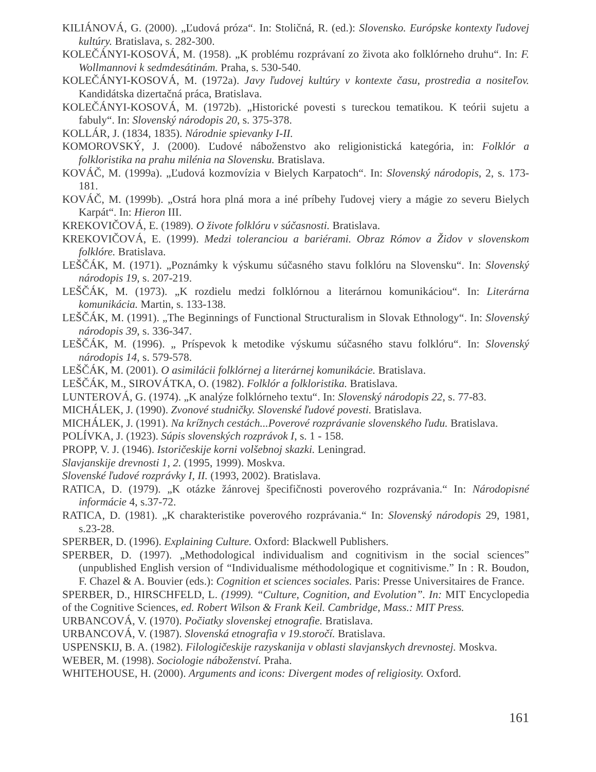KILIÁNOVÁ, G. (2000). „Ľudová próza“. In: Stoličná, R. (ed.): Slovensko. Európske kontexty ľudovej kultúry. Bratislava, s. 282-300.
KOLEČÁNYI-KOSOVÁ, M. (1958). „K problému rozprávaní zo života ako folklórneho druhu“. In: F. Wollmannovi k sedmdesátinám. Praha, s. 530-540.
KOLEČÁNYI-KOSOVÁ, M. (1972a). Javy ľudovej kultúry v kontexte času, prostredia a nositeľov. Kandidátska dizertačná práca, Bratislava.
KOLEČÁNYI-KOSOVÁ, M. (1972b). „Historické povesti s tureckou tematikou. K teórii sujetu a fabuly“. In: Slovenský národopis 20, s. 375-378.
KOLLÁR, J. (1834, 1835). Národnie spievanky I-II.
KOMOROVSKÝ, J. (2000). Ľudové náboženstvo ako religionistická kategória, in: Folklór a folkloristika na prahu milénia na Slovensku. Bratislava.
KOVÁČ, M. (1999a). „Ľudová kozmovízia v Bielych Karpatoch“. In: Slovenský národopis, 2, s. 173-181.
KOVÁČ, M. (1999b). „Ostrá hora plná mora a iné príbehy ľudovej viery a mágie zo severu Bielych Karpát“. In: Hieron III.
KREKOVIČOVÁ, E. (1989). O živote folklóru v súčasnosti. Bratislava.
KREKOVIČOVÁ, E. (1999). Medzi toleranciou a bariérami. Obraz Rómov a Židov v slovenskom folklóre. Bratislava.
LEŠČÁK, M. (1971). „Poznámky k výskumu súčasného stavu folklóru na Slovensku“. In: Slovenský národopis 19, s. 207-219.
LEŠČÁK, M. (1973). „K rozdielu medzi folklórnou a literárnou komunikáciou“. In: Literárna komunikácia. Martin, s. 133-138.
LEŠČÁK, M. (1991). „The Beginnings of Functional Structuralism in Slovak Ethnology“. In: Slovenský národopis 39, s. 336-347.
LEŠČÁK, M. (1996). „ Príspevok k metodike výskumu súčasného stavu folklóru“. In: Slovenský národopis 14, s. 579-578.
LEŠČÁK, M. (2001). O asimilácii folklórnej a literárnej komunikácie. Bratislava.
LEŠČÁK, M., SIROVÁTKA, O. (1982). Folklór a folkloristika. Bratislava.
LUNTEROVÁ, G. (1974). „K analýze folklórneho textu“. In: Slovenský národopis 22, s. 77-83.
MICHÁLEK, J. (1990). Zvonové studničky. Slovenské ľudové povesti. Bratislava.
MICHÁLEK, J. (1991). Na krížnych cestách...Poverové rozprávanie slovenského ľudu. Bratislava.
POLÍVKA, J. (1923). Súpis slovenských rozprávok I, s. 1 - 158.
PROPP, V. J. (1946). Istoričeskije korni volšebnoj skazki. Leningrad.
Slavjanskije drevnosti 1, 2. (1995, 1999). Moskva.
Slovenské ľudové rozprávky I, II. (1993, 2002). Bratislava.
RATICA, D. (1979). „K otázke žánrovej špecifičnosti poverového rozprávania.“ In: Národopisné informácie 4, s.37-72.
RATICA, D. (1981). „K charakteristike poverového rozprávania.“ In: Slovenský národopis 29, 1981, s.23-28.
SPERBER, D. (1996). Explaining Culture. Oxford: Blackwell Publishers.
SPERBER, D. (1997). „Methodological individualism and cognitivism in the social sciences” (unpublished English version of “Individualisme méthodologique et cognitivisme.” In : R. Boudon, F. Chazel & A. Bouvier (eds.): Cognition et sciences sociales. Paris: Presse Universitaires de France.
SPERBER, D., HIRSCHFELD, L. (1999). “Culture, Cognition, and Evolution”. In: MIT Encyclopedia of the Cognitive Sciences, ed. Robert Wilson & Frank Keil. Cambridge, Mass.: MIT Press.
URBANCOVÁ, V. (1970). Počiatky slovenskej etnografie. Bratislava.
URBANCOVÁ, V. (1987). Slovenská etnografia v 19.storočí. Bratislava.
USPENSKIJ, B. A. (1982). Filologičeskije razyskanija v oblasti slavjanskych drevnostej. Moskva.
WEBER, M. (1998). Sociologie náboženství. Praha.
WHITEHOUSE, H. (2000). Arguments and icons: Divergent modes of religiosity. Oxford.
161